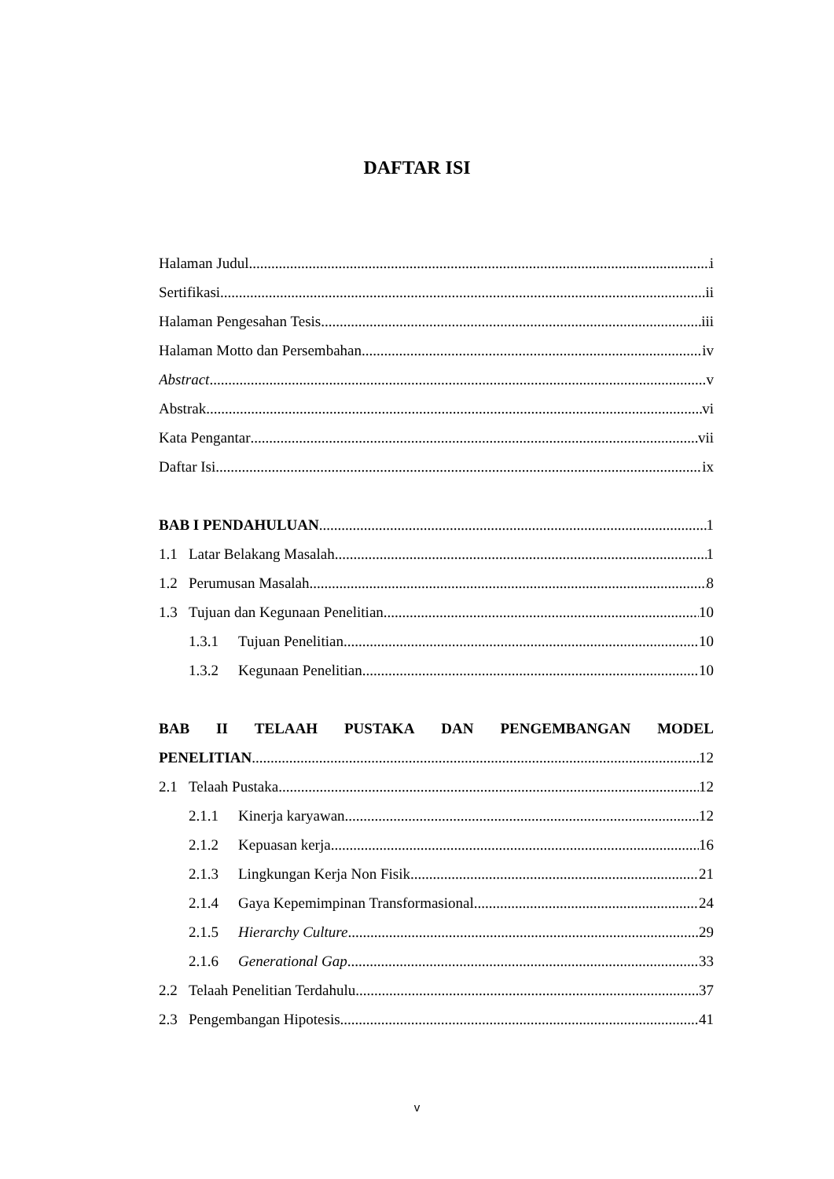DAFTAR ISI
Halaman Judul i
Sertifikasi ii
Halaman Pengesahan Tesis iii
Halaman Motto dan Persembahan iv
Abstract v
Abstrak vi
Kata Pengantar vii
Daftar Isi ix
BAB I PENDAHULUAN 1
1.1 Latar Belakang Masalah 1
1.2 Perumusan Masalah 8
1.3 Tujuan dan Kegunaan Penelitian 10
1.3.1 Tujuan Penelitian 10
1.3.2 Kegunaan Penelitian 10
BAB II TELAAH PUSTAKA DAN PENGEMBANGAN MODEL
PENELITIAN 12
2.1 Telaah Pustaka 12
2.1.1 Kinerja karyawan 12
2.1.2 Kepuasan kerja 16
2.1.3 Lingkungan Kerja Non Fisik 21
2.1.4 Gaya Kepemimpinan Transformasional 24
2.1.5 Hierarchy Culture 29
2.1.6 Generational Gap 33
2.2 Telaah Penelitian Terdahulu 37
2.3 Pengembangan Hipotesis 41
v